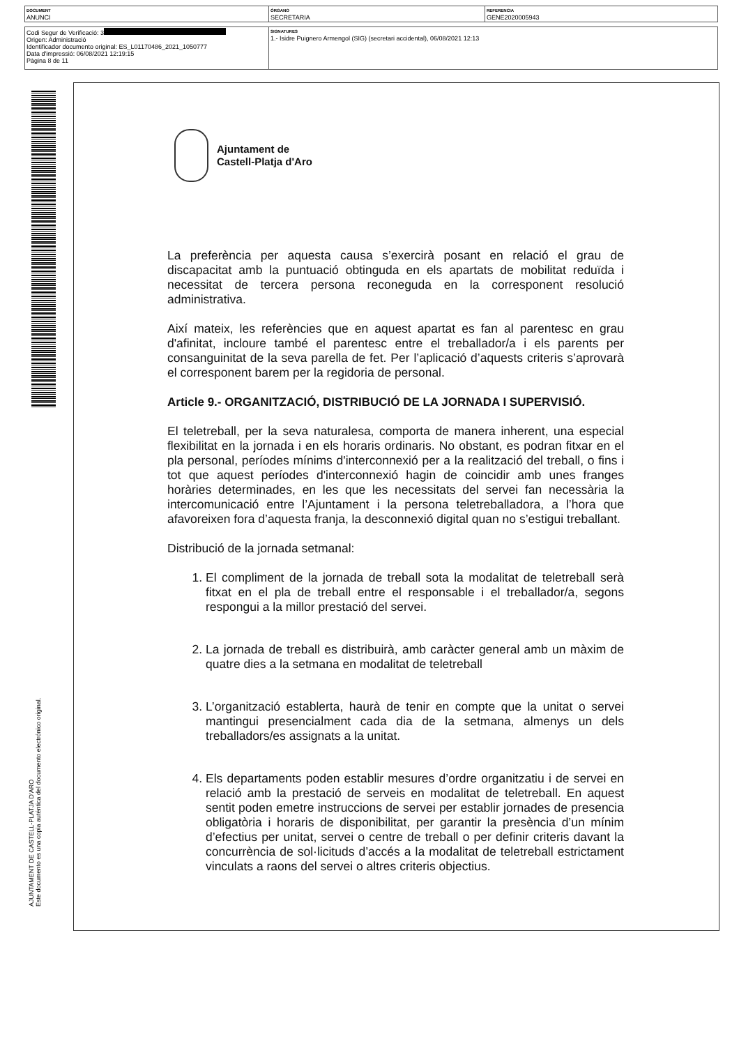| DOCUMENT ANUNCI | ÓRGANO SECRETARIA | REFERENCIA GENE2020005943 |
| Codi Segur de Verificació: 3 Origen: Administració Identificador documento original: ES_L01170486_2021_1050777 Data d'impressió: 06/08/2021 12:19:15 Pàgina 8 de 11 | SIGNATURES 1.- Isidre Puignero Armengol (SIG) (secretari accidental), 06/08/2021 12:13 |
AJUNTAMENT DE CASTELL-PLATJA D'ARO
Este documento es una copia auténtica del documento electrónico original.
Ajuntament de
Castell-Platja d'Aro
La preferència per aquesta causa s’exercirà posant en relació el grau de discapacitat amb la puntuació obtinguda en els apartats de mobilitat reduïda i necessitat de tercera persona reconeguda en la corresponent resolució administrativa.
Així mateix, les referències que en aquest apartat es fan al parentesc en grau d'afinitat, incloure també el parentesc entre el treballador/a i els parents per consanguinitat de la seva parella de fet. Per l’aplicació d’aquests criteris s’aprovarà el corresponent barem per la regidoria de personal.
Article 9.- ORGANITZACIÓ, DISTRIBUCIÓ DE LA JORNADA I SUPERVISIÓ.
El teletreball, per la seva naturalesa, comporta de manera inherent, una especial flexibilitat en la jornada i en els horaris ordinaris. No obstant, es podran fitxar en el pla personal, períodes mínims d'interconnexió per a la realització del treball, o fins i tot que aquest períodes d'interconnexió hagin de coincidir amb unes franges horàries determinades, en les que les necessitats del servei fan necessària la intercomunicació entre l’Ajuntament i la persona teletreballadora, a l’hora que afavoreixen fora d’aquesta franja, la desconnexió digital quan no s’estigui treballant.
Distribució de la jornada setmanal:
1. El compliment de la jornada de treball sota la modalitat de teletreball serà fitxat en el pla de treball entre el responsable i el treballador/a, segons respongui a la millor prestació del servei.
2. La jornada de treball es distribuirà, amb caràcter general amb un màxim de quatre dies a la setmana en modalitat de teletreball
3. L’organització establerta, haurà de tenir en compte que la unitat o servei mantingui presencialment cada dia de la setmana, almenys un dels treballadors/es assignats a la unitat.
4. Els departaments poden establir mesures d’ordre organitzatiu i de servei en relació amb la prestació de serveis en modalitat de teletreball. En aquest sentit poden emetre instruccions de servei per establir jornades de presencia obligatòria i horaris de disponibilitat, per garantir la presència d’un mínim d’efectius per unitat, servei o centre de treball o per definir criteris davant la concurrència de sol·licituds d’accés a la modalitat de teletreball estrictament vinculats a raons del servei o altres criteris objectius.